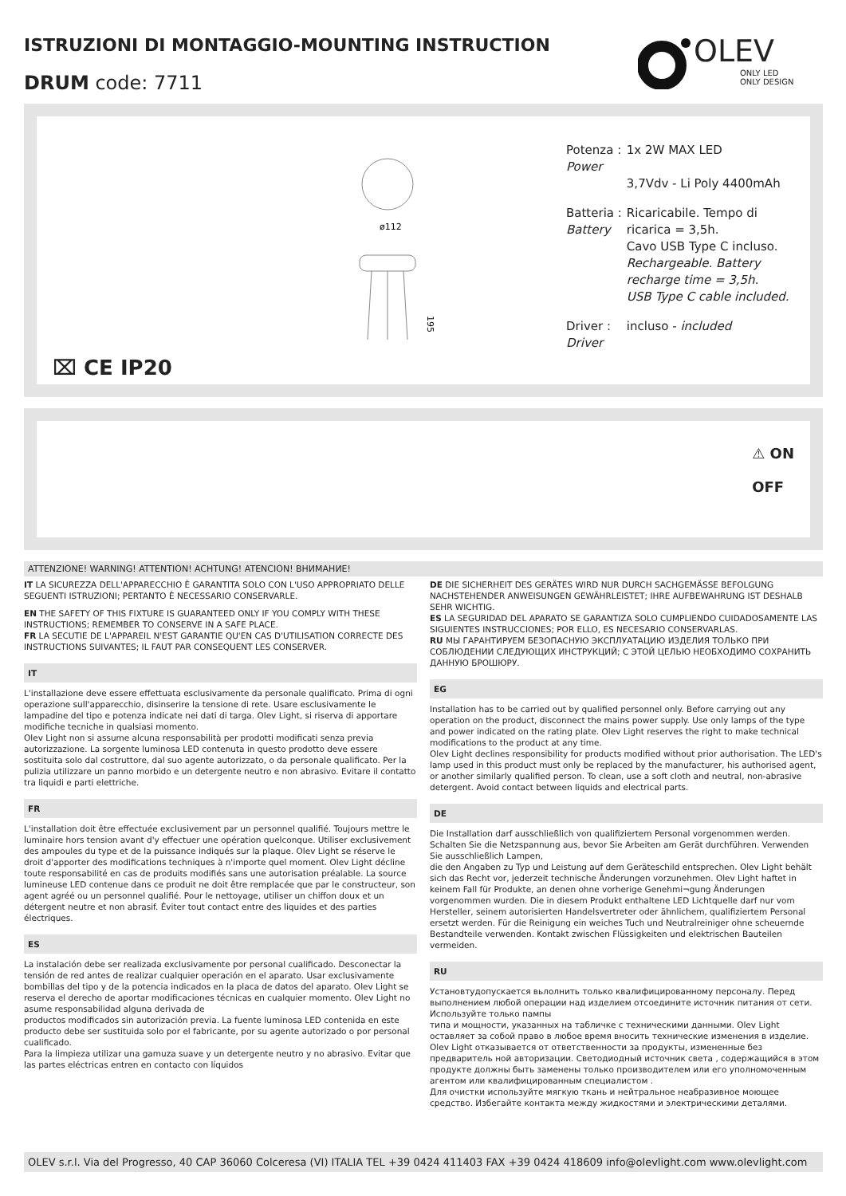ISTRUZIONI DI MONTAGGIO-MOUNTING INSTRUCTION
DRUM code: 7711
OLEV
ONLY LED
ONLY DESIGN
ø112
195
| Potenza : Power | 1x 2W MAX LED 3,7Vdv - Li Poly 4400mAh |
| Batteria : Battery | Ricaricabile. Tempo di ricarica = 3,5h. Cavo USB Type C incluso. Rechargeable. Battery recharge time = 3,5h. USB Type C cable included. |
| Driver : Driver | incluso - included |
⌧ CE IP20
⚠ ON
OFF
ATTENZIONE! WARNING! ATTENTION! ACHTUNG! ATENCION! ВНИМАНИЕ!
IT LA SICUREZZA DELL'APPARECCHIO È GARANTITA SOLO CON L'USO APPROPRIATO DELLE SEGUENTI ISTRUZIONI; PERTANTO È NECESSARIO CONSERVARLE.
EN THE SAFETY OF THIS FIXTURE IS GUARANTEED ONLY IF YOU COMPLY WITH THESE INSTRUCTIONS; REMEMBER TO CONSERVE IN A SAFE PLACE.
FR LA SECUTIE DE L'APPAREIL N'EST GARANTIE QU'EN CAS D'UTILISATION CORRECTE DES INSTRUCTIONS SUIVANTES; IL FAUT PAR CONSEQUENT LES CONSERVER.
IT
L'installazione deve essere effettuata esclusivamente da personale qualificato. Prima di ogni operazione sull'apparecchio, disinserire la tensione di rete. Usare esclusivamente le lampadine del tipo e potenza indicate nei dati di targa. Olev Light, si riserva di apportare modifiche tecniche in qualsiasi momento.
Olev Light non si assume alcuna responsabilità per prodotti modificati senza previa autorizzazione. La sorgente luminosa LED contenuta in questo prodotto deve essere sostituita solo dal costruttore, dal suo agente autorizzato, o da personale qualificato. Per la pulizia utilizzare un panno morbido e un detergente neutro e non abrasivo. Evitare il contatto tra liquidi e parti elettriche.
FR
L'installation doit être effectuée exclusivement par un personnel qualifié. Toujours mettre le luminaire hors tension avant d'y effectuer une opération quelconque. Utiliser exclusivement des ampoules du type et de la puissance indiqués sur la plaque. Olev Light se réserve le droit d'apporter des modifications techniques à n'importe quel moment. Olev Light décline toute responsabilité en cas de produits modifiés sans une autorisation préalable. La source lumineuse LED contenue dans ce produit ne doit être remplacée que par le constructeur, son agent agréé ou un personnel qualifié. Pour le nettoyage, utiliser un chiffon doux et un détergent neutre et non abrasif. Éviter tout contact entre des liquides et des parties électriques.
ES
La instalación debe ser realizada exclusivamente por personal cualificado. Desconectar la tensión de red antes de realizar cualquier operación en el aparato. Usar exclusivamente bombillas del tipo y de la potencia indicados en la placa de datos del aparato. Olev Light se reserva el derecho de aportar modificaciones técnicas en cualquier momento. Olev Light no asume responsabilidad alguna derivada de
productos modificados sin autorización previa. La fuente luminosa LED contenida en este producto debe ser sustituida solo por el fabricante, por su agente autorizado o por personal cualificado.
Para la limpieza utilizar una gamuza suave y un detergente neutro y no abrasivo. Evitar que las partes eléctricas entren en contacto con líquidos
DE DIE SICHERHEIT DES GERÄTES WIRD NUR DURCH SACHGEMÄSSE BEFOLGUNG NACHSTEHENDER ANWEISUNGEN GEWÄHRLEISTET; IHRE AUFBEWAHRUNG IST DESHALB SEHR WICHTIG.
ES LA SEGURIDAD DEL APARATO SE GARANTIZA SOLO CUMPLIENDO CUIDADOSAMENTE LAS SIGUIENTES INSTRUCCIONES; POR ELLO, ES NECESARIO CONSERVARLAS.
RU МЫ ГАРАНТИРУЕМ БЕЗОПАСНУЮ ЭКСПЛУАТАЦИЮ ИЗДЕЛИЯ ТОЛЬКО ПРИ СОБЛЮДЕНИИ СЛЕДУЮЩИХ ИНСТРУКЦИЙ; С ЭТОЙ ЦЕЛЬЮ НЕОБХОДИМО СОХРАНИТЬ ДАННУЮ БРОШЮРУ.
EG
Installation has to be carried out by qualified personnel only. Before carrying out any operation on the product, disconnect the mains power supply. Use only lamps of the type and power indicated on the rating plate. Olev Light reserves the right to make technical modifications to the product at any time.
Olev Light declines responsibility for products modified without prior authorisation. The LED's lamp used in this product must only be replaced by the manufacturer, his authorised agent, or another similarly qualified person. To clean, use a soft cloth and neutral, non-abrasive detergent. Avoid contact between liquids and electrical parts.
DE
Die Installation darf ausschließlich von qualifiziertem Personal vorgenommen werden. Schalten Sie die Netzspannung aus, bevor Sie Arbeiten am Gerät durchführen. Verwenden Sie ausschließlich Lampen,
die den Angaben zu Typ und Leistung auf dem Geräteschild entsprechen. Olev Light behält sich das Recht vor, jederzeit technische Änderungen vorzunehmen. Olev Light haftet in keinem Fall für Produkte, an denen ohne vorherige Genehmi¬gung Änderungen vorgenommen wurden. Die in diesem Produkt enthaltene LED Lichtquelle darf nur vom Hersteller, seinem autorisierten Handelsvertreter oder ähnlichem, qualifiziertem Personal ersetzt werden. Für die Reinigung ein weiches Tuch und Neutralreiniger ohne scheuernde Bestandteile verwenden. Kontakt zwischen Flüssigkeiten und elektrischen Bauteilen vermeiden.
RU
Установтудопускается вьлолнить только квалифицированному персоналу. Перед выполнением любой операции над изделием отсоедините источник питания от сети. Используйте только пампы
типа и мощности, указанных на табличке с техническими данными. Olev Light оставляет за собой право в любое время вносить технические изменения в изделие. Olev Light отказывается от ответственности за продукты, измененные без предваритель ной авторизации. Светодиодный источник света , содержащийся в этом продукте должны быть заменены только производителем или его уполномоченным агентом или квалифицированным специалистом .
Для очистки используйте мягкую ткань и нейтральное неабразивное моющее средство. Избегайте контакта между жидкостями и электрическими деталями.
OLEV s.r.l. Via del Progresso, 40 CAP 36060 Colceresa (VI) ITALIA TEL +39 0424 411403 FAX +39 0424 418609 info@olevlight.com www.olevlight.com